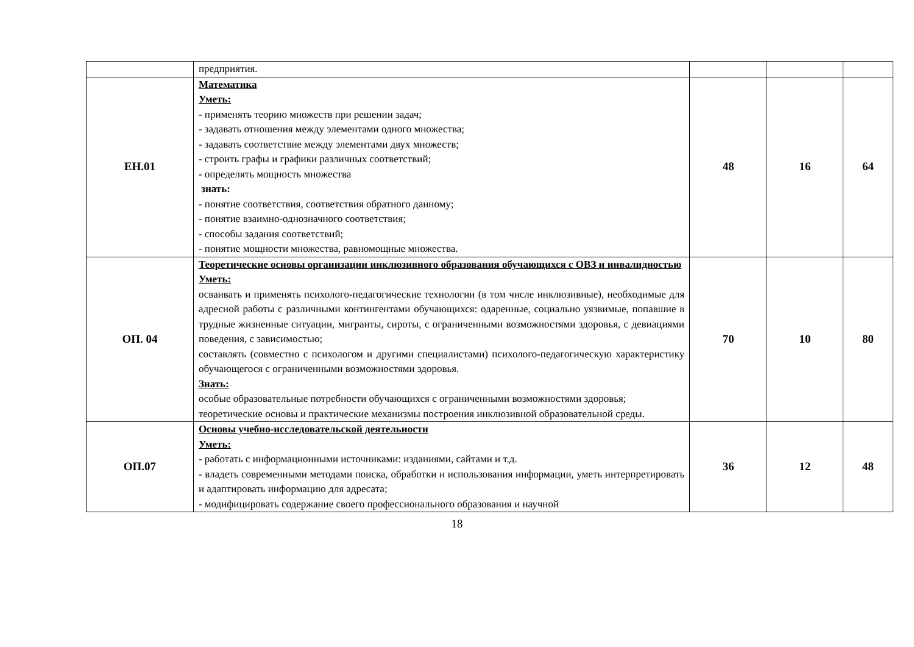| | предприятия. | | | |
| ЕН.01 | Математика Уметь: - применять теорию множеств при решении задач; - задавать отношения между элементами одного множества; - задавать соответствие между элементами двух множеств; - строить графы и графики различных соответствий; - определять мощность множества знать: - понятие соответствия, соответствия обратного данному; - понятие взаимно-однозначного соответствия; - способы задания соответствий; - понятие мощности множества, равномощные множества. | 48 | 16 | 64 |
| ОП. 04 | Теоретические основы организации инклюзивного образования обучающихся с ОВЗ и инвалидностью Уметь: осваивать и применять психолого-педагогические технологии (в том числе инклюзивные), необходимые для адресной работы с различными контингентами обучающихся: одаренные, социально уязвимые, попавшие в трудные жизненные ситуации, мигранты, сироты, с ограниченными возможностями здоровья, с девиациями поведения, с зависимостью; составлять (совместно с психологом и другими специалистами) психолого-педагогическую характеристику обучающегося с ограниченными возможностями здоровья. Знать: особые образовательные потребности обучающихся с ограниченными возможностями здоровья; теоретические основы и практические механизмы построения инклюзивной образовательной среды. | 70 | 10 | 80 |
| ОП.07 | Основы учебно-исследовательской деятельности Уметь: - работать с информационными источниками: изданиями, сайтами и т.д. - владеть современными методами поиска, обработки и использования информации, уметь интерпретировать и адаптировать информацию для адресата; - модифицировать содержание своего профессионального образования и научной | 36 | 12 | 48 |
18